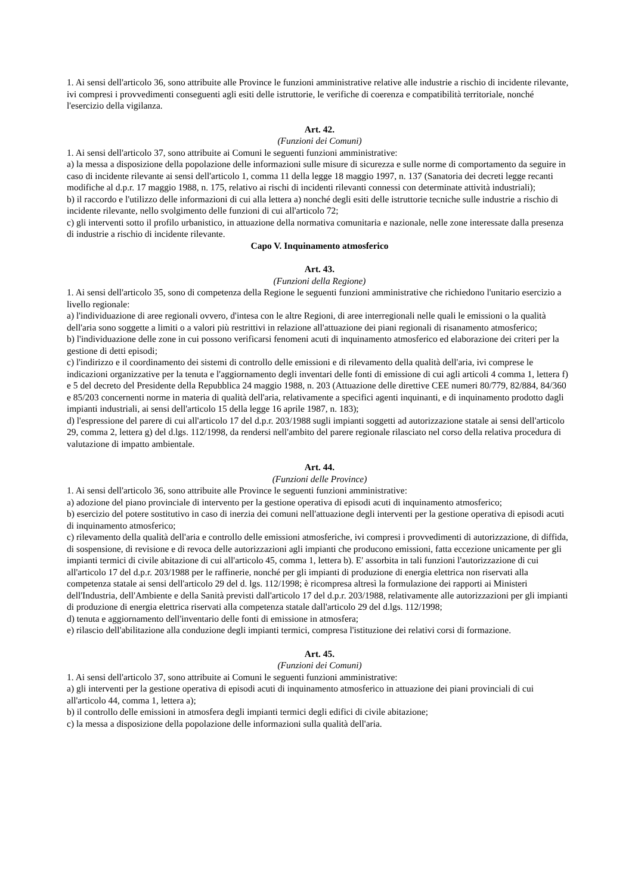1. Ai sensi dell'articolo 36, sono attribuite alle Province le funzioni amministrative relative alle industrie a rischio di incidente rilevante, ivi compresi i provvedimenti conseguenti agli esiti delle istruttorie, le verifiche di coerenza e compatibilità territoriale, nonché l'esercizio della vigilanza.
Art. 42.
(Funzioni dei Comuni)
1. Ai sensi dell'articolo 37, sono attribuite ai Comuni le seguenti funzioni amministrative:
a) la messa a disposizione della popolazione delle informazioni sulle misure di sicurezza e sulle norme di comportamento da seguire in caso di incidente rilevante ai sensi dell'articolo 1, comma 11 della legge 18 maggio 1997, n. 137 (Sanatoria dei decreti legge recanti modifiche al d.p.r. 17 maggio 1988, n. 175, relativo ai rischi di incidenti rilevanti connessi con determinate attività industriali);
b) il raccordo e l'utilizzo delle informazioni di cui alla lettera a) nonché degli esiti delle istruttorie tecniche sulle industrie a rischio di incidente rilevante, nello svolgimento delle funzioni di cui all'articolo 72;
c) gli interventi sotto il profilo urbanistico, in attuazione della normativa comunitaria e nazionale, nelle zone interessate dalla presenza di industrie a rischio di incidente rilevante.
Capo V. Inquinamento atmosferico
Art. 43.
(Funzioni della Regione)
1. Ai sensi dell'articolo 35, sono di competenza della Regione le seguenti funzioni amministrative che richiedono l'unitario esercizio a livello regionale:
a) l'individuazione di aree regionali ovvero, d'intesa con le altre Regioni, di aree interregionali nelle quali le emissioni o la qualità dell'aria sono soggette a limiti o a valori più restrittivi in relazione all'attuazione dei piani regionali di risanamento atmosferico;
b) l'individuazione delle zone in cui possono verificarsi fenomeni acuti di inquinamento atmosferico ed elaborazione dei criteri per la gestione di detti episodi;
c) l'indirizzo e il coordinamento dei sistemi di controllo delle emissioni e di rilevamento della qualità dell'aria, ivi comprese le indicazioni organizzative per la tenuta e l'aggiornamento degli inventari delle fonti di emissione di cui agli articoli 4 comma 1, lettera f) e 5 del decreto del Presidente della Repubblica 24 maggio 1988, n. 203 (Attuazione delle direttive CEE numeri 80/779, 82/884, 84/360 e 85/203 concernenti norme in materia di qualità dell'aria, relativamente a specifici agenti inquinanti, e di inquinamento prodotto dagli impianti industriali, ai sensi dell'articolo 15 della legge 16 aprile 1987, n. 183);
d) l'espressione del parere di cui all'articolo 17 del d.p.r. 203/1988 sugli impianti soggetti ad autorizzazione statale ai sensi dell'articolo 29, comma 2, lettera g) del d.lgs. 112/1998, da rendersi nell'ambito del parere regionale rilasciato nel corso della relativa procedura di valutazione di impatto ambientale.
Art. 44.
(Funzioni delle Province)
1. Ai sensi dell'articolo 36, sono attribuite alle Province le seguenti funzioni amministrative:
a) adozione del piano provinciale di intervento per la gestione operativa di episodi acuti di inquinamento atmosferico;
b) esercizio del potere sostitutivo in caso di inerzia dei comuni nell'attuazione degli interventi per la gestione operativa di episodi acuti di inquinamento atmosferico;
c) rilevamento della qualità dell'aria e controllo delle emissioni atmosferiche, ivi compresi i provvedimenti di autorizzazione, di diffida, di sospensione, di revisione e di revoca delle autorizzazioni agli impianti che producono emissioni, fatta eccezione unicamente per gli impianti termici di civile abitazione di cui all'articolo 45, comma 1, lettera b). E' assorbita in tali funzioni l'autorizzazione di cui all'articolo 17 del d.p.r. 203/1988 per le raffinerie, nonché per gli impianti di produzione di energia elettrica non riservati alla competenza statale ai sensi dell'articolo 29 del d. lgs. 112/1998; è ricompresa altresì la formulazione dei rapporti ai Ministeri dell'Industria, dell'Ambiente e della Sanità previsti dall'articolo 17 del d.p.r. 203/1988, relativamente alle autorizzazioni per gli impianti di produzione di energia elettrica riservati alla competenza statale dall'articolo 29 del d.lgs. 112/1998;
d) tenuta e aggiornamento dell'inventario delle fonti di emissione in atmosfera;
e) rilascio dell'abilitazione alla conduzione degli impianti termici, compresa l'istituzione dei relativi corsi di formazione.
Art. 45.
(Funzioni dei Comuni)
1. Ai sensi dell'articolo 37, sono attribuite ai Comuni le seguenti funzioni amministrative:
a) gli interventi per la gestione operativa di episodi acuti di inquinamento atmosferico in attuazione dei piani provinciali di cui all'articolo 44, comma 1, lettera a);
b) il controllo delle emissioni in atmosfera degli impianti termici degli edifici di civile abitazione;
c) la messa a disposizione della popolazione delle informazioni sulla qualità dell'aria.